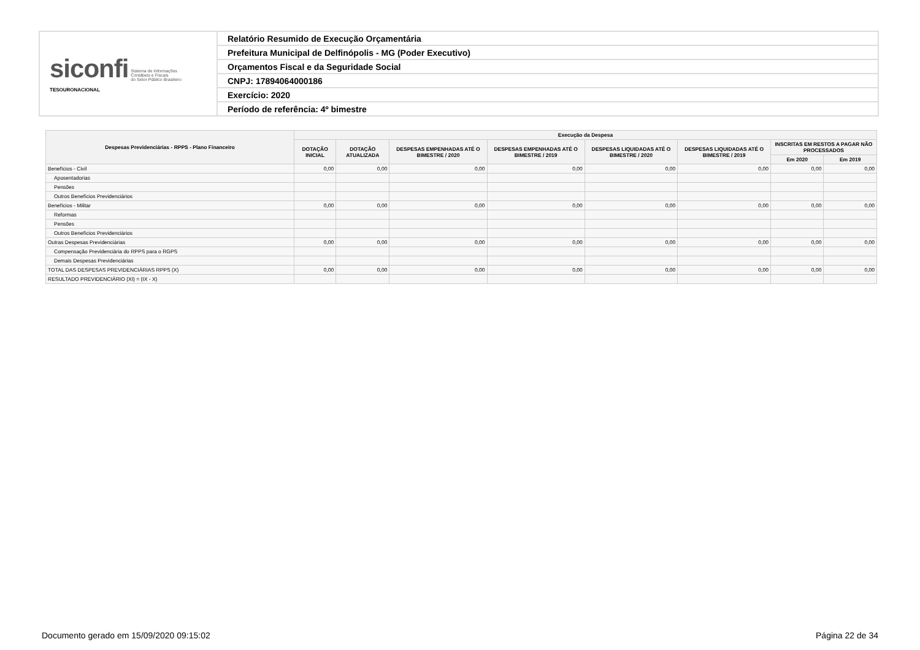| siconfi Sistema de Informações Contábeis e Fiscais do Setor Público Brasileiro TESOURONACIONAL | Relatório Resumido de Execução Orçamentária |
| | Prefeitura Municipal de Delfinópolis - MG (Poder Executivo) |
| | Orçamentos Fiscal e da Seguridade Social |
| | CNPJ: 17894064000186 |
| | Exercício: 2020 |
| | Período de referência: 4º bimestre |
| Despesas Previdenciárias - RPPS - Plano Financeiro | Execução da Despesa | | | | | | | |
| --- | --- | --- | --- | --- | --- | --- | --- | --- |
| | DOTAÇÃO INICIAL | DOTAÇÃO ATUALIZADA | DESPESAS EMPENHADAS ATÉ O BIMESTRE / 2020 | DESPESAS EMPENHADAS ATÉ O BIMESTRE / 2019 | DESPESAS LIQUIDADAS ATÉ O BIMESTRE / 2020 | DESPESAS LIQUIDADAS ATÉ O BIMESTRE / 2019 | INSCRITAS EM RESTOS A PAGAR NÃO PROCESSADOS | |
| | | | | | | | Em 2020 | Em 2019 |
| Benefícios - Civil | 0,00 | 0,00 | 0,00 | 0,00 | 0,00 | 0,00 | 0,00 | 0,00 |
| Aposentadorias | | | | | | | | |
| Pensões | | | | | | | | |
| Outros Benefícios Previdenciários | | | | | | | | |
| Benefícios - Militar | 0,00 | 0,00 | 0,00 | 0,00 | 0,00 | 0,00 | 0,00 | 0,00 |
| Reformas | | | | | | | | |
| Pensões | | | | | | | | |
| Outros Benefícios Previdenciários | | | | | | | | |
| Outras Despesas Previdenciárias | 0,00 | 0,00 | 0,00 | 0,00 | 0,00 | 0,00 | 0,00 | 0,00 |
| Compensação Previdenciária do RPPS para o RGPS | | | | | | | | |
| Demais Despesas Previdenciárias | | | | | | | | |
| TOTAL DAS DESPESAS PREVIDENCIÁRIAS RPPS (X) | 0,00 | 0,00 | 0,00 | 0,00 | 0,00 | 0,00 | 0,00 | 0,00 |
| RESULTADO PREVIDENCIÁRIO (XI) = (IX - X) | | | | | | | | |
Documento gerado em 15/09/2020 09:15:02 Página 22 de 34